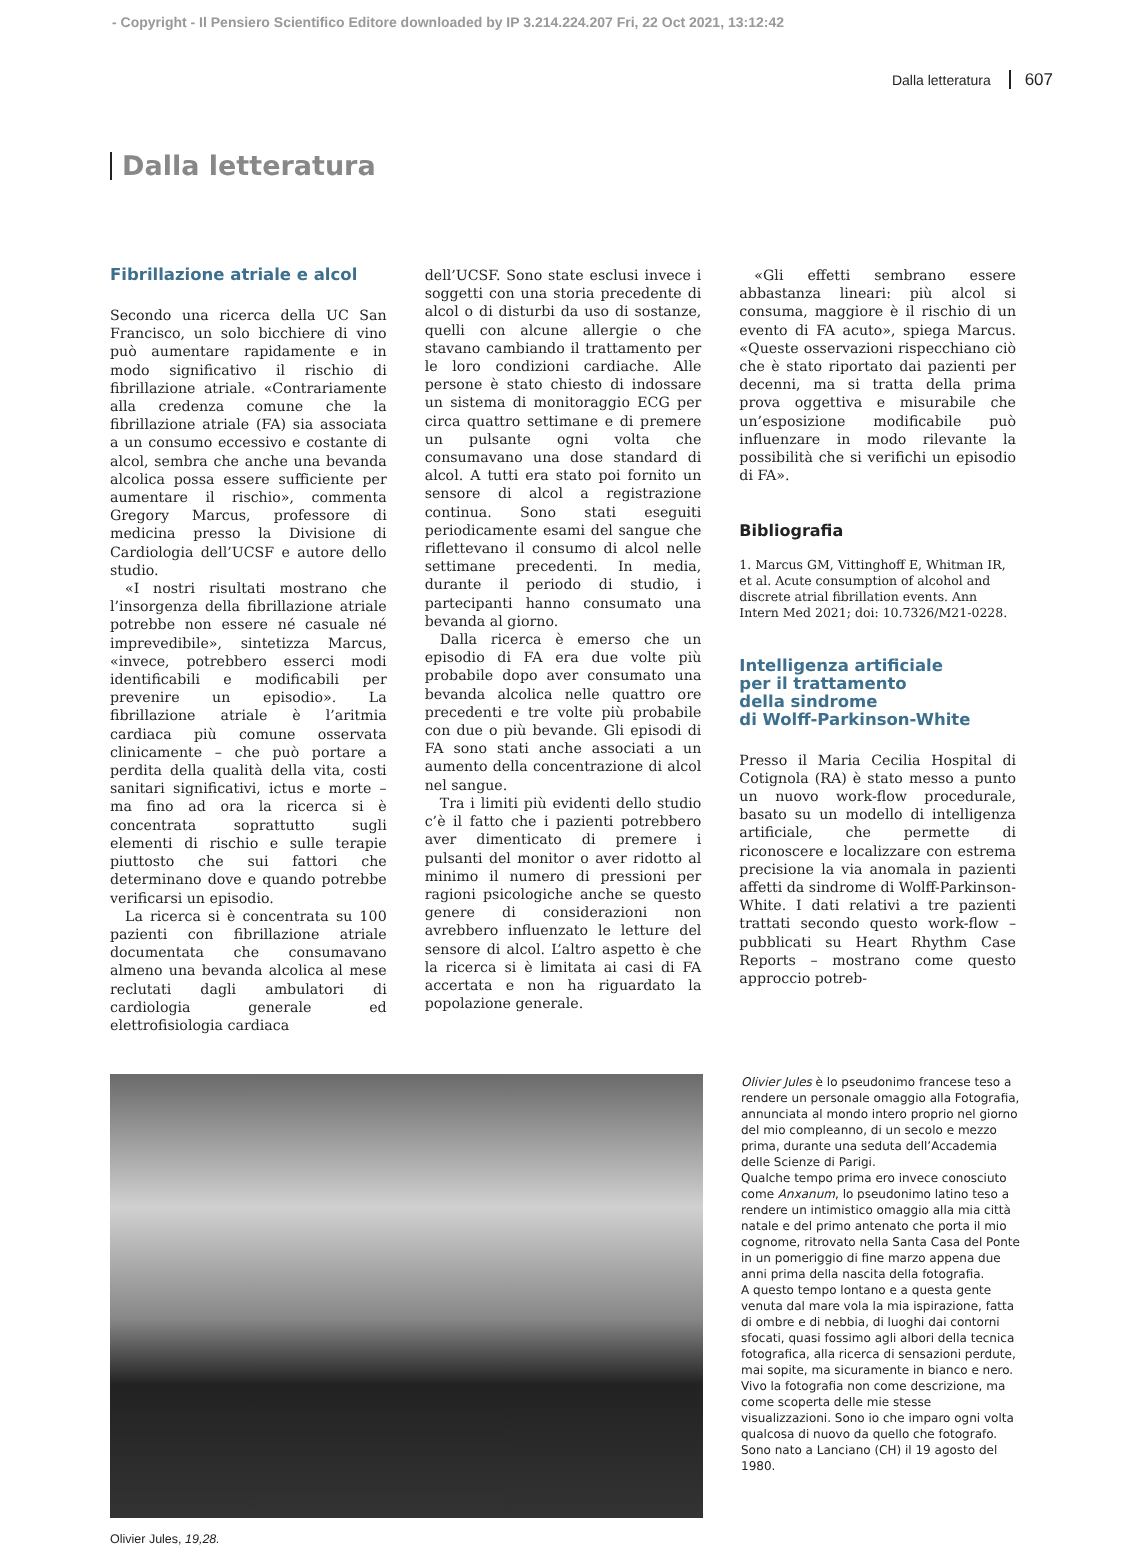- Copyright - Il Pensiero Scientifico Editore downloaded by IP 3.214.224.207 Fri, 22 Oct 2021, 13:12:42
Dalla letteratura 607
Dalla letteratura
Fibrillazione atriale e alcol
Secondo una ricerca della UC San Francisco, un solo bicchiere di vino può aumentare rapidamente e in modo significativo il rischio di fibrillazione atriale. «Contrariamente alla credenza comune che la fibrillazione atriale (FA) sia associata a un consumo eccessivo e costante di alcol, sembra che anche una bevanda alcolica possa essere sufficiente per aumentare il rischio», commenta Gregory Marcus, professore di medicina presso la Divisione di Cardiologia dell’UCSF e autore dello studio.
«I nostri risultati mostrano che l’insorgenza della fibrillazione atriale potrebbe non essere né casuale né imprevedibile», sintetizza Marcus, «invece, potrebbero esserci modi identificabili e modificabili per prevenire un episodio». La fibrillazione atriale è l’aritmia cardiaca più comune osservata clinicamente – che può portare a perdita della qualità della vita, costi sanitari significativi, ictus e morte – ma fino ad ora la ricerca si è concentrata soprattutto sugli elementi di rischio e sulle terapie piuttosto che sui fattori che determinano dove e quando potrebbe verificarsi un episodio.
La ricerca si è concentrata su 100 pazienti con fibrillazione atriale documentata che consumavano almeno una bevanda alcolica al mese reclutati dagli ambulatori di cardiologia generale ed elettrofisiologia cardiaca
dell’UCSF. Sono state esclusi invece i soggetti con una storia precedente di alcol o di disturbi da uso di sostanze, quelli con alcune allergie o che stavano cambiando il trattamento per le loro condizioni cardiache. Alle persone è stato chiesto di indossare un sistema di monitoraggio ECG per circa quattro settimane e di premere un pulsante ogni volta che consumavano una dose standard di alcol. A tutti era stato poi fornito un sensore di alcol a registrazione continua. Sono stati eseguiti periodicamente esami del sangue che riflettevano il consumo di alcol nelle settimane precedenti. In media, durante il periodo di studio, i partecipanti hanno consumato una bevanda al giorno.
Dalla ricerca è emerso che un episodio di FA era due volte più probabile dopo aver consumato una bevanda alcolica nelle quattro ore precedenti e tre volte più probabile con due o più bevande. Gli episodi di FA sono stati anche associati a un aumento della concentrazione di alcol nel sangue.
Tra i limiti più evidenti dello studio c’è il fatto che i pazienti potrebbero aver dimenticato di premere i pulsanti del monitor o aver ridotto al minimo il numero di pressioni per ragioni psicologiche anche se questo genere di considerazioni non avrebbero influenzato le letture del sensore di alcol. L’altro aspetto è che la ricerca si è limitata ai casi di FA accertata e non ha riguardato la popolazione generale.
«Gli effetti sembrano essere abbastanza lineari: più alcol si consuma, maggiore è il rischio di un evento di FA acuto», spiega Marcus. «Queste osservazioni rispecchiano ciò che è stato riportato dai pazienti per decenni, ma si tratta della prima prova oggettiva e misurabile che un’esposizione modificabile può influenzare in modo rilevante la possibilità che si verifichi un episodio di FA».
Bibliografia
1. Marcus GM, Vittinghoff E, Whitman IR, et al. Acute consumption of alcohol and discrete atrial fibrillation events. Ann Intern Med 2021; doi: 10.7326/M21-0228.
Intelligenza artificiale
per il trattamento
della sindrome
di Wolff-Parkinson-White
Presso il Maria Cecilia Hospital di Cotignola (RA) è stato messo a punto un nuovo work-flow procedurale, basato su un modello di intelligenza artificiale, che permette di riconoscere e localizzare con estrema precisione la via anomala in pazienti affetti da sindrome di Wolff-Parkinson-White. I dati relativi a tre pazienti trattati secondo questo work-flow – pubblicati su Heart Rhythm Case Reports – mostrano come questo approccio potreb-
Olivier Jules è lo pseudonimo francese teso a rendere un personale omaggio alla Fotografia, annunciata al mondo intero proprio nel giorno del mio compleanno, di un secolo e mezzo prima, durante una seduta dell’Accademia delle Scienze di Parigi.
Qualche tempo prima ero invece conosciuto come Anxanum, lo pseudonimo latino teso a rendere un intimistico omaggio alla mia città natale e del primo antenato che porta il mio cognome, ritrovato nella Santa Casa del Ponte in un pomeriggio di fine marzo appena due anni prima della nascita della fotografia.
A questo tempo lontano e a questa gente venuta dal mare vola la mia ispirazione, fatta di ombre e di nebbia, di luoghi dai contorni sfocati, quasi fossimo agli albori della tecnica fotografica, alla ricerca di sensazioni perdute, mai sopite, ma sicuramente in bianco e nero.
Vivo la fotografia non come descrizione, ma come scoperta delle mie stesse visualizzazioni. Sono io che imparo ogni volta qualcosa di nuovo da quello che fotografo.
Sono nato a Lanciano (CH) il 19 agosto del 1980.
Olivier Jules, 19,28.